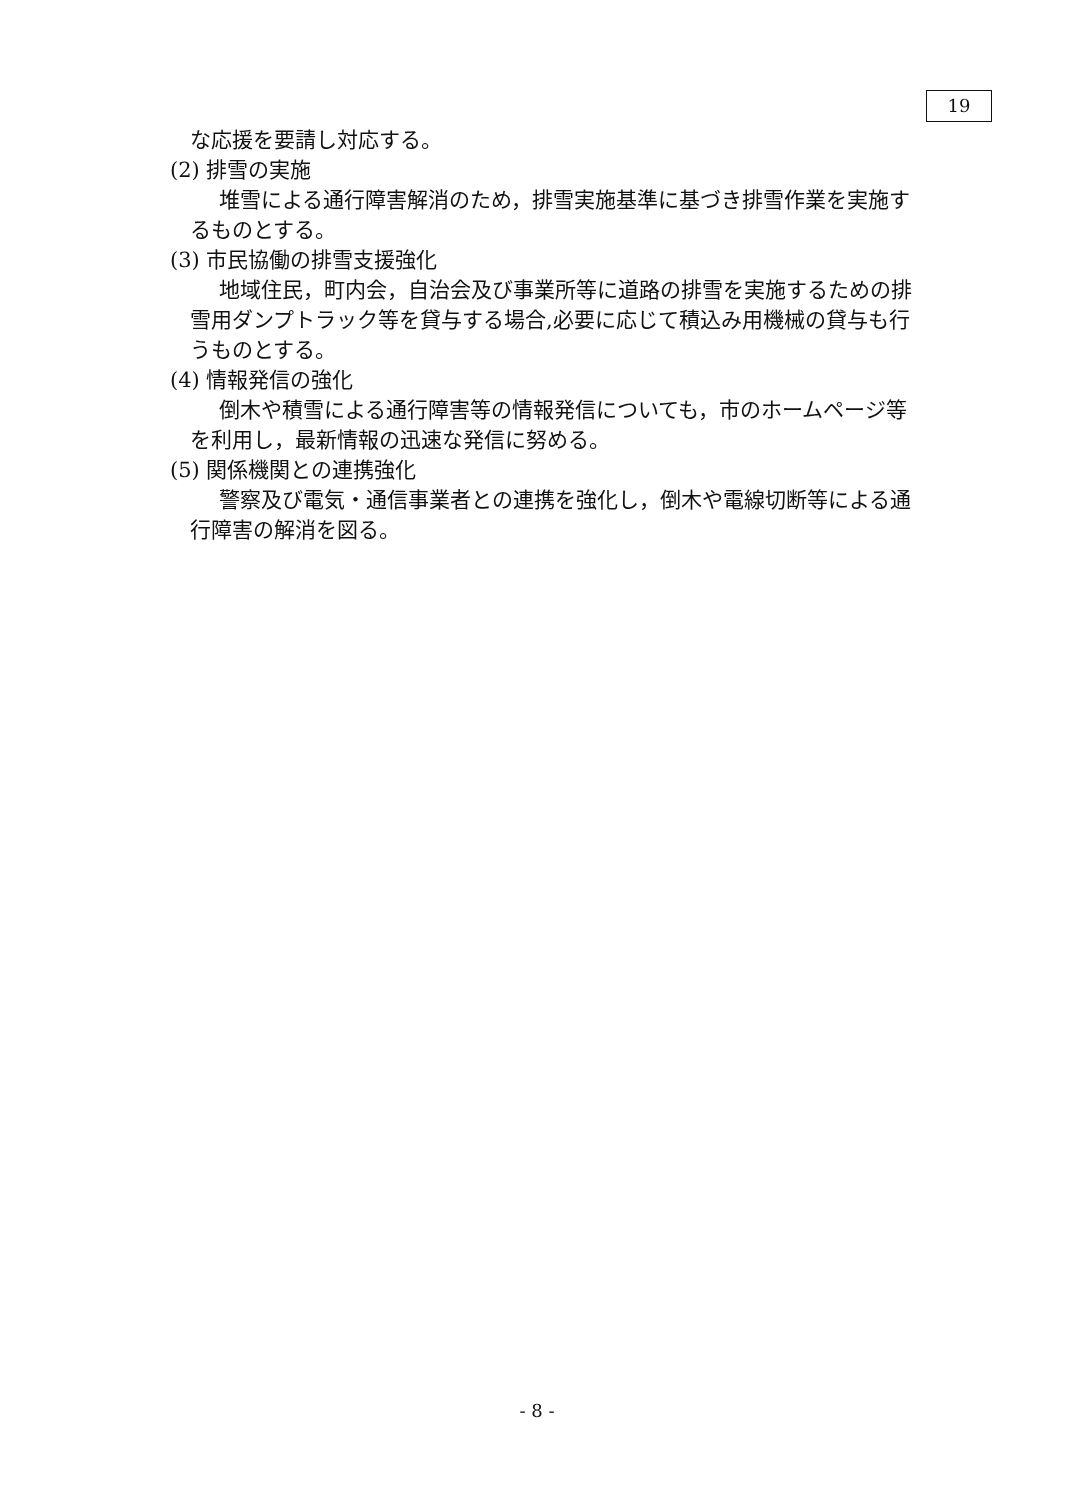19
な応援を要請し対応する。
(2) 排雪の実施
堆雪による通行障害解消のため，排雪実施基準に基づき排雪作業を実施するものとする。
(3) 市民協働の排雪支援強化
地域住民，町内会，自治会及び事業所等に道路の排雪を実施するための排雪用ダンプトラック等を貸与する場合,必要に応じて積込み用機械の貸与も行うものとする。
(4) 情報発信の強化
倒木や積雪による通行障害等の情報発信についても，市のホームページ等を利用し，最新情報の迅速な発信に努める。
(5) 関係機関との連携強化
警察及び電気・通信事業者との連携を強化し，倒木や電線切断等による通行障害の解消を図る。
- 8 -